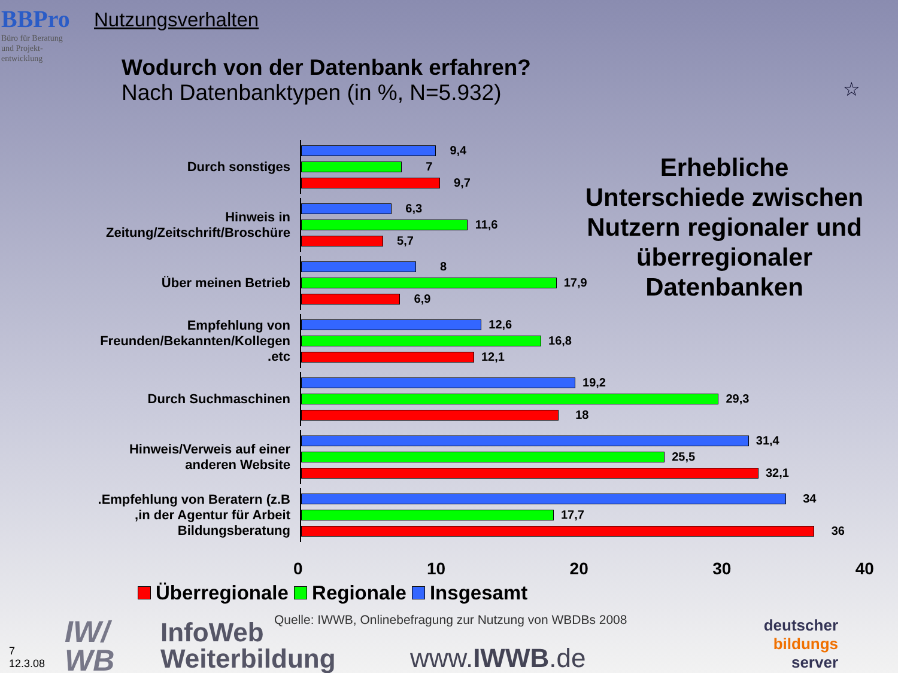BBPro
Büro für Beratung
und Projekt-
entwicklung
Nutzungsverhalten
Wodurch von der Datenbank erfahren?
Nach Datenbanktypen (in %, N=5.932)
☆
Durch sonstiges
9,4
7
9,7
Hinweis in
Zeitung/Zeitschrift/Broschüre
6,3
11,6
5,7
Über meinen Betrieb
8
17,9
6,9
Empfehlung von
Freunden/Bekannten/Kollegen
.etc
12,6
16,8
12,1
Durch Suchmaschinen
19,2
29,3
18
Hinweis/Verweis auf einer
anderen Website
31,4
25,5
32,1
.Empfehlung von Beratern (z.B
,in der Agentur für Arbeit
Bildungsberatung
34
17,7
36
Erhebliche Unterschiede zwischen Nutzern regionaler und überregionaler Datenbanken
0 10 20 30 40
Überregionale Regionale Insgesamt
Quelle: IWWB, Onlinebefragung zur Nutzung von WBDBs 2008
IW/
WB
InfoWeb
Weiterbildung
www.IWWB.de
deutscher
bildungs
server
7
12.3.08